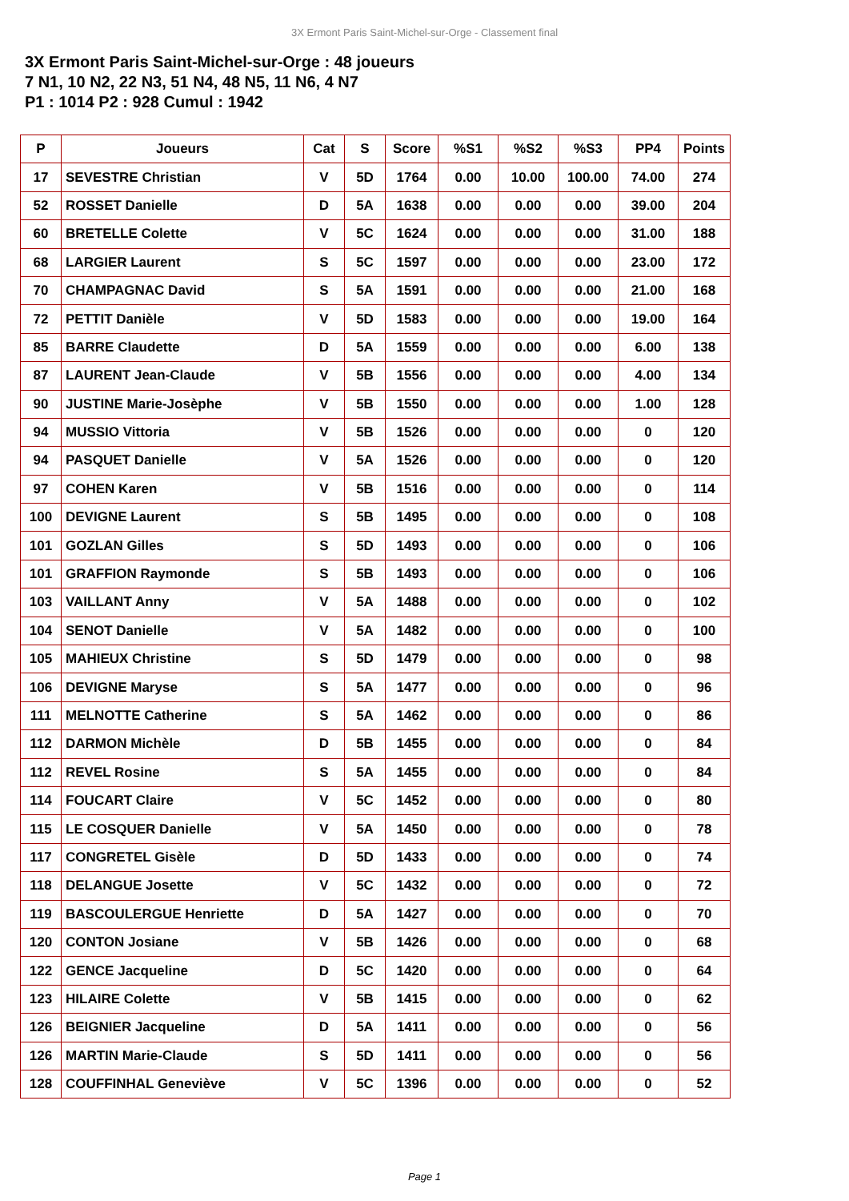3X Ermont Paris Saint-Michel-sur-Orge - Classement final
3X Ermont Paris Saint-Michel-sur-Orge : 48 joueurs
7 N1, 10 N2, 22 N3, 51 N4, 48 N5, 11 N6, 4 N7
P1 : 1014 P2 : 928 Cumul : 1942
| P | Joueurs | Cat | S | Score | %S1 | %S2 | %S3 | PP4 | Points |
| --- | --- | --- | --- | --- | --- | --- | --- | --- | --- |
| 17 | SEVESTRE Christian | V | 5D | 1764 | 0.00 | 10.00 | 100.00 | 74.00 | 274 |
| 52 | ROSSET Danielle | D | 5A | 1638 | 0.00 | 0.00 | 0.00 | 39.00 | 204 |
| 60 | BRETELLE Colette | V | 5C | 1624 | 0.00 | 0.00 | 0.00 | 31.00 | 188 |
| 68 | LARGIER Laurent | S | 5C | 1597 | 0.00 | 0.00 | 0.00 | 23.00 | 172 |
| 70 | CHAMPAGNAC David | S | 5A | 1591 | 0.00 | 0.00 | 0.00 | 21.00 | 168 |
| 72 | PETTIT Danièle | V | 5D | 1583 | 0.00 | 0.00 | 0.00 | 19.00 | 164 |
| 85 | BARRE Claudette | D | 5A | 1559 | 0.00 | 0.00 | 0.00 | 6.00 | 138 |
| 87 | LAURENT Jean-Claude | V | 5B | 1556 | 0.00 | 0.00 | 0.00 | 4.00 | 134 |
| 90 | JUSTINE Marie-Josèphe | V | 5B | 1550 | 0.00 | 0.00 | 0.00 | 1.00 | 128 |
| 94 | MUSSIO Vittoria | V | 5B | 1526 | 0.00 | 0.00 | 0.00 | 0 | 120 |
| 94 | PASQUET Danielle | V | 5A | 1526 | 0.00 | 0.00 | 0.00 | 0 | 120 |
| 97 | COHEN Karen | V | 5B | 1516 | 0.00 | 0.00 | 0.00 | 0 | 114 |
| 100 | DEVIGNE Laurent | S | 5B | 1495 | 0.00 | 0.00 | 0.00 | 0 | 108 |
| 101 | GOZLAN Gilles | S | 5D | 1493 | 0.00 | 0.00 | 0.00 | 0 | 106 |
| 101 | GRAFFION Raymonde | S | 5B | 1493 | 0.00 | 0.00 | 0.00 | 0 | 106 |
| 103 | VAILLANT Anny | V | 5A | 1488 | 0.00 | 0.00 | 0.00 | 0 | 102 |
| 104 | SENOT Danielle | V | 5A | 1482 | 0.00 | 0.00 | 0.00 | 0 | 100 |
| 105 | MAHIEUX Christine | S | 5D | 1479 | 0.00 | 0.00 | 0.00 | 0 | 98 |
| 106 | DEVIGNE Maryse | S | 5A | 1477 | 0.00 | 0.00 | 0.00 | 0 | 96 |
| 111 | MELNOTTE Catherine | S | 5A | 1462 | 0.00 | 0.00 | 0.00 | 0 | 86 |
| 112 | DARMON Michèle | D | 5B | 1455 | 0.00 | 0.00 | 0.00 | 0 | 84 |
| 112 | REVEL Rosine | S | 5A | 1455 | 0.00 | 0.00 | 0.00 | 0 | 84 |
| 114 | FOUCART Claire | V | 5C | 1452 | 0.00 | 0.00 | 0.00 | 0 | 80 |
| 115 | LE COSQUER Danielle | V | 5A | 1450 | 0.00 | 0.00 | 0.00 | 0 | 78 |
| 117 | CONGRETEL Gisèle | D | 5D | 1433 | 0.00 | 0.00 | 0.00 | 0 | 74 |
| 118 | DELANGUE Josette | V | 5C | 1432 | 0.00 | 0.00 | 0.00 | 0 | 72 |
| 119 | BASCOULERGUE Henriette | D | 5A | 1427 | 0.00 | 0.00 | 0.00 | 0 | 70 |
| 120 | CONTON Josiane | V | 5B | 1426 | 0.00 | 0.00 | 0.00 | 0 | 68 |
| 122 | GENCE Jacqueline | D | 5C | 1420 | 0.00 | 0.00 | 0.00 | 0 | 64 |
| 123 | HILAIRE Colette | V | 5B | 1415 | 0.00 | 0.00 | 0.00 | 0 | 62 |
| 126 | BEIGNIER Jacqueline | D | 5A | 1411 | 0.00 | 0.00 | 0.00 | 0 | 56 |
| 126 | MARTIN Marie-Claude | S | 5D | 1411 | 0.00 | 0.00 | 0.00 | 0 | 56 |
| 128 | COUFFINHAL Geneviève | V | 5C | 1396 | 0.00 | 0.00 | 0.00 | 0 | 52 |
Page 1